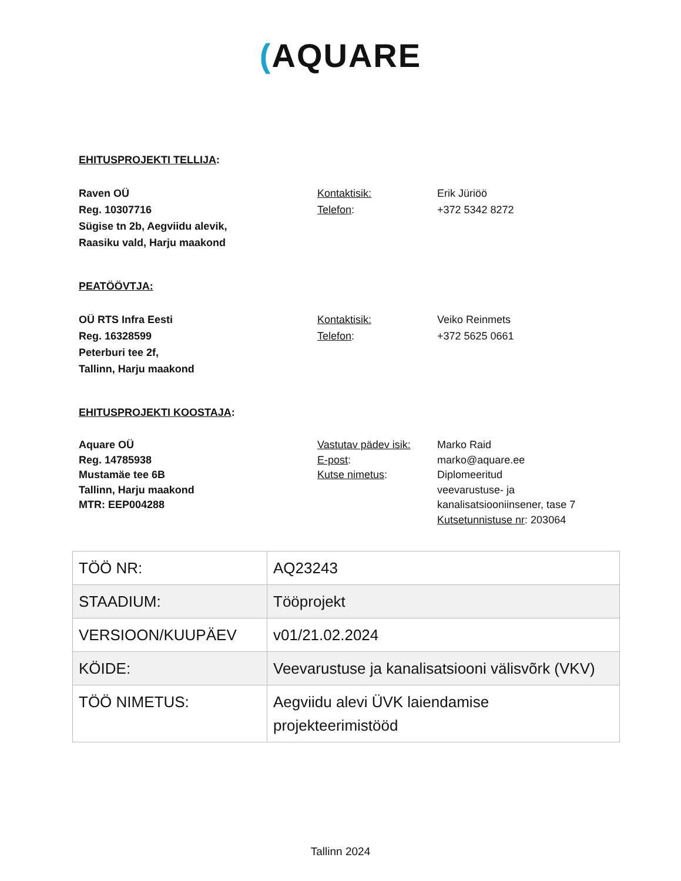(AQUARE
EHITUSPROJEKTI TELLIJA:
Raven OÜ
Reg. 10307716
Sügise tn 2b, Aegviidu alevik,
Raasiku vald, Harju maakond
Kontaktisik:
Telefon:
Erik Jüriöö
+372 5342 8272
PEATÖÖVTJA:
OÜ RTS Infra Eesti
Reg. 16328599
Peterburi tee 2f,
Tallinn, Harju maakond
Kontaktisik:
Telefon:
Veiko Reinmets
+372 5625 0661
EHITUSPROJEKTI KOOSTAJA:
Aquare OÜ
Reg. 14785938
Mustamäe tee 6B
Tallinn, Harju maakond
MTR: EEP004288
Vastutav pädev isik:
E-post:
Kutse nimetus:
Marko Raid
marko@aquare.ee
Diplomeeritud
veevarustuse- ja
kanalisatsiooniinsener, tase 7
Kutsetunnistuse nr: 203064
| TÖÖ NR: | AQ23243 |
| STAADIUM: | Tööprojekt |
| VERSIOON/KUUPÄEV | v01/21.02.2024 |
| KÖIDE: | Veevarustuse ja kanalisatsiooni välisvõrk (VKV) |
| TÖÖ NIMETUS: | Aegviidu alevi ÜVK laiendamise projekteerimistööd |
Tallinn 2024